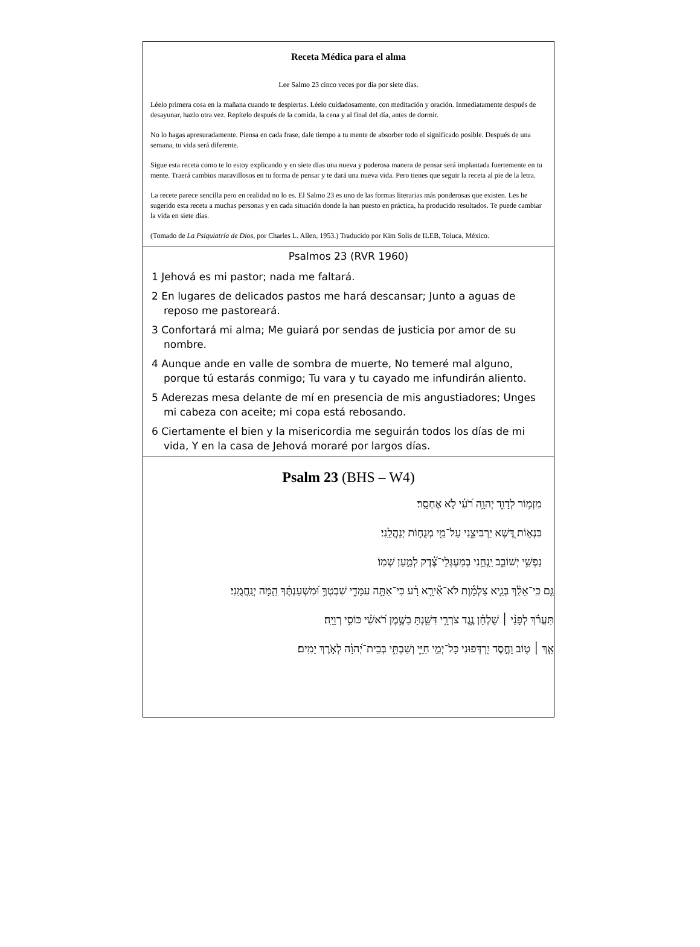Receta Médica para el alma
Lee Salmo 23 cinco veces por día por siete días.
Léelo primera cosa en la mañana cuando te despiertas. Léelo cuidadosamente, con meditación y oración. Inmediatamente después de desayunar, hazlo otra vez. Repítelo después de la comida, la cena y al final del día, antes de dormir.
No lo hagas apresuradamente. Piensa en cada frase, dale tiempo a tu mente de absorber todo el significado posible. Después de una semana, tu vida será diferente.
Sigue esta receta como te lo estoy explicando y en siete días una nueva y poderosa manera de pensar será implantada fuertemente en tu mente. Traerá cambios maravillosos en tu forma de pensar y te dará una nueva vida. Pero tienes que seguir la receta al pie de la letra.
La recete parece sencilla pero en realidad no lo es. El Salmo 23 es uno de las formas literarias más ponderosas que existen. Les he sugerido esta receta a muchas personas y en cada situación donde la han puesto en práctica, ha producido resultados. Te puede cambiar la vida en siete días.
(Tomado de La Psiquiatría de Dios, por Charles L. Allen, 1953.) Traducido por Kim Solis de ILEB, Toluca, México.
Psalmos 23 (RVR 1960)
1 Jehová es mi pastor; nada me faltará.
2 En lugares de delicados pastos me hará descansar; Junto a aguas de reposo me pastoreará.
3 Confortará mi alma; Me guiará por sendas de justicia por amor de su nombre.
4 Aunque ande en valle de sombra de muerte, No temeré mal alguno, porque tú estarás conmigo; Tu vara y tu cayado me infundirán aliento.
5 Aderezas mesa delante de mí en presencia de mis angustiadores; Unges mi cabeza con aceite; mi copa está rebosando.
6 Ciertamente el bien y la misericordia me seguirán todos los días de mi vida, Y en la casa de Jehová moraré por largos días.
Psalm 23 (BHS – W4)
מִזְמ֥וֹר לְדָוִ֑ד יְהוָ֥ה רֹ֝עִ֗י לֹ֣א אֶחְסָֽר׃
בִּנְא֣וֹת דֶּ֭שֶׁא יַרְבִּיצֵ֑נִי עַל־מֵ֖י מְנֻח֣וֹת יְנַהֲלֵֽנִי׃
נַפְשִׁ֥י יְשׁוֹבֵ֑ב יַֽנְחֵ֥נִי בְמַעְגְּלֵי־צֶ֝֗דֶק לְמַ֣עַן שְׁמֽוֹ׃
גַּ֤ם כִּֽי־אֵלֵ֨ךְ בְּגֵ֪יא צַלְמָ֡וֶת לֹא־אִ֘ירָ֤א רָ֗ע כִּי־אַתָּ֥ה עִמָּדִ֑י שִׁבְטְךָ֥ וּ֝מִשְׁעַנְתֶּ֗ךָ הֵ֣מָּה יְנַֽחֲמֻֽנִי׃
תַּעֲרֹ֬ךְ לְפָנַ֨י ׀ שֻׁלְחָ֗ן נֶ֥גֶד צֹרְרָ֑י דִּשַּׁ֖נְתָּ בַשֶּׁ֥מֶן רֹ֝אשִׁ֗י כּוֹסִ֥י רְוָיָֽה׃
אַ֤ךְ ׀ ט֤וֹב וָחֶ֣סֶד יִ֭רְדְּפוּנִי כָּל־יְמֵ֣י חַיָּ֑י וְשַׁבְתִּ֥י בְּבֵית־יְ֝הוָ֗ה לְאֹ֣רֶךְ יָמִֽים׃